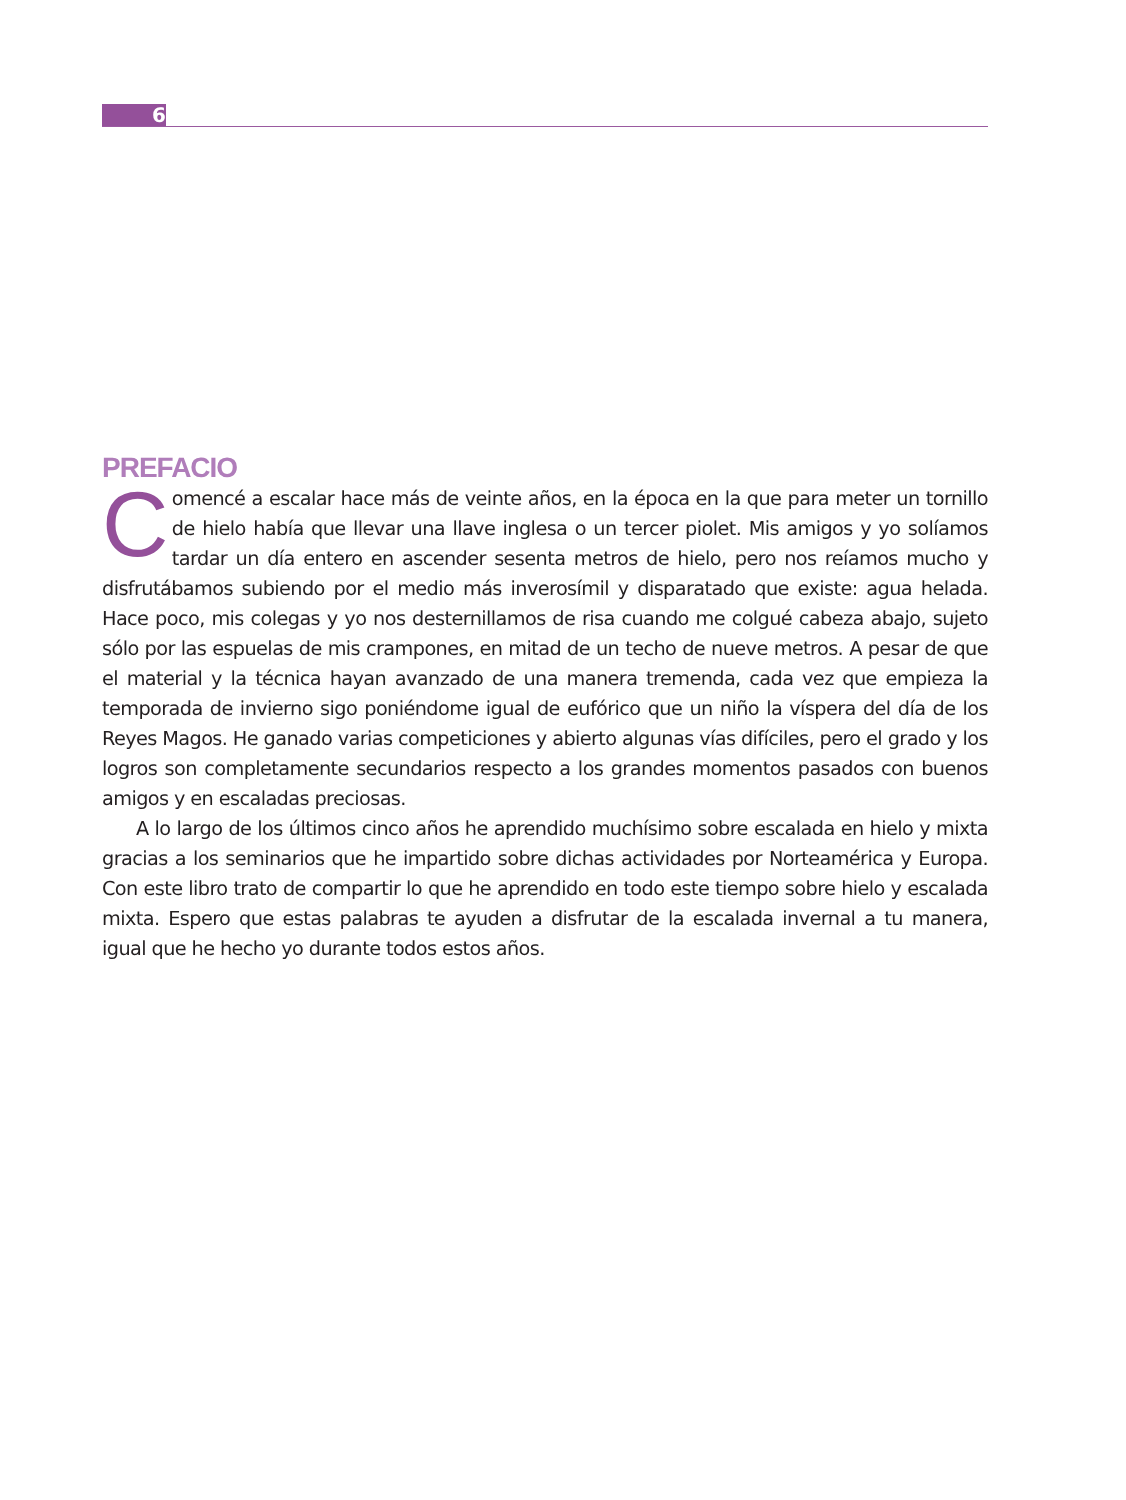6
PREFACIO
Comencé a escalar hace más de veinte años, en la época en la que para meter un tornillo de hielo había que llevar una llave inglesa o un tercer piolet. Mis amigos y yo solíamos tardar un día entero en ascender sesenta metros de hielo, pero nos reíamos mucho y disfrutábamos subiendo por el medio más inverosímil y disparatado que existe: agua helada. Hace poco, mis colegas y yo nos desternillamos de risa cuando me colgué cabeza abajo, sujeto sólo por las espuelas de mis crampones, en mitad de un techo de nueve metros. A pesar de que el material y la técnica hayan avanzado de una manera tremenda, cada vez que empieza la temporada de invierno sigo poniéndome igual de eufórico que un niño la víspera del día de los Reyes Magos. He ganado varias competiciones y abierto algunas vías difíciles, pero el grado y los logros son completamente secundarios respecto a los grandes momentos pasados con buenos amigos y en escaladas preciosas.
A lo largo de los últimos cinco años he aprendido muchísimo sobre escalada en hielo y mixta gracias a los seminarios que he impartido sobre dichas actividades por Norteamérica y Europa. Con este libro trato de compartir lo que he aprendido en todo este tiempo sobre hielo y escalada mixta. Espero que estas palabras te ayuden a disfrutar de la escalada invernal a tu manera, igual que he hecho yo durante todos estos años.